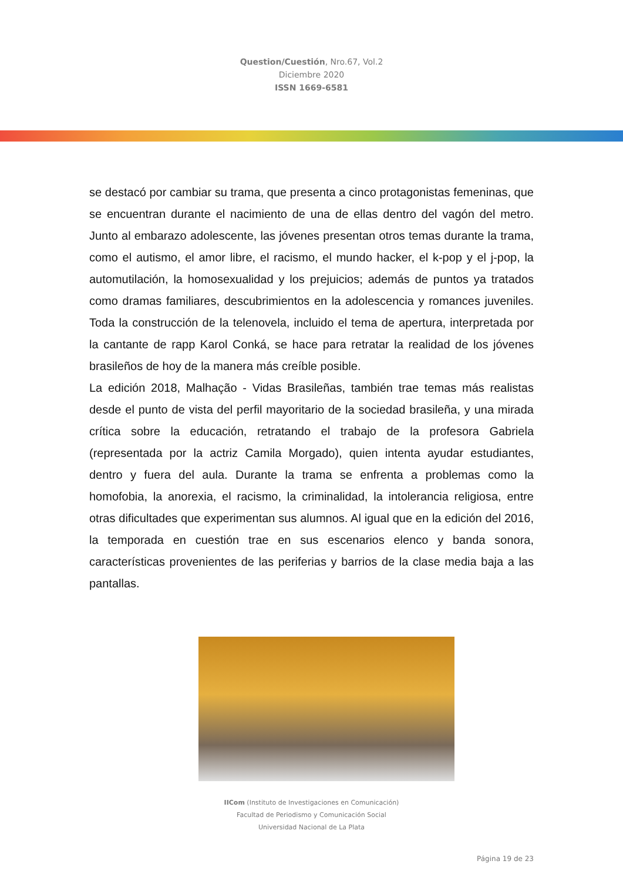Question/Cuestión, Nro.67, Vol.2
Diciembre 2020
ISSN 1669-6581
se destacó por cambiar su trama, que presenta a cinco protagonistas femeninas, que se encuentran durante el nacimiento de una de ellas dentro del vagón del metro. Junto al embarazo adolescente, las jóvenes presentan otros temas durante la trama, como el autismo, el amor libre, el racismo, el mundo hacker, el k-pop y el j-pop, la automutilación, la homosexualidad y los prejuicios; además de puntos ya tratados como dramas familiares, descubrimientos en la adolescencia y romances juveniles. Toda la construcción de la telenovela, incluido el tema de apertura, interpretada por la cantante de rapp Karol Conká, se hace para retratar la realidad de los jóvenes brasileños de hoy de la manera más creíble posible.
La edición 2018, Malhação - Vidas Brasileñas, también trae temas más realistas desde el punto de vista del perfil mayoritario de la sociedad brasileña, y una mirada crítica sobre la educación, retratando el trabajo de la profesora Gabriela (representada por la actriz Camila Morgado), quien intenta ayudar estudiantes, dentro y fuera del aula. Durante la trama se enfrenta a problemas como la homofobia, la anorexia, el racismo, la criminalidad, la intolerancia religiosa, entre otras dificultades que experimentan sus alumnos. Al igual que en la edición del 2016, la temporada en cuestión trae en sus escenarios elenco y banda sonora, características provenientes de las periferias y barrios de la clase media baja a las pantallas.
IICom (Instituto de Investigaciones en Comunicación)
Facultad de Periodismo y Comunicación Social
Universidad Nacional de La Plata
Página 19 de 23